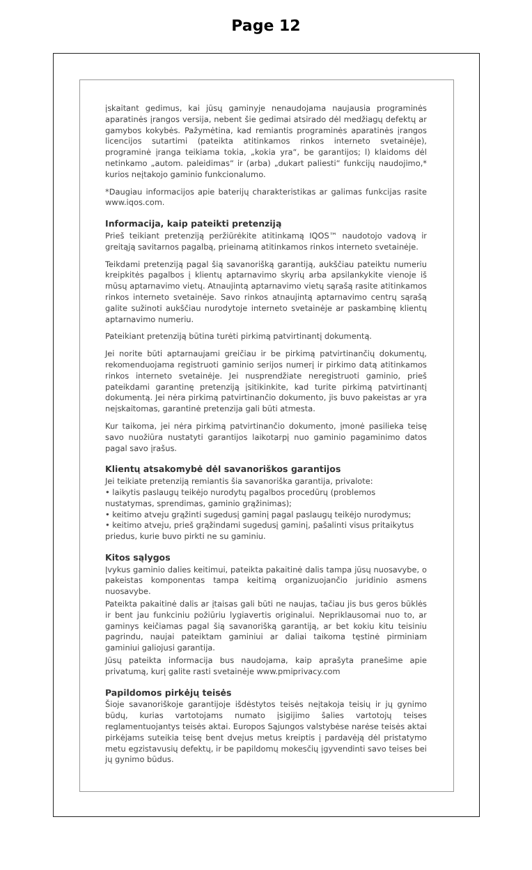Page 12
įskaitant gedimus, kai jūsų gaminyje nenaudojama naujausia programinės aparatinės įrangos versija, nebent šie gedimai atsirado dėl medžiagų defektų ar gamybos kokybės. Pažymėtina, kad remiantis programinės aparatinės įrangos licencijos sutartimi (pateikta atitinkamos rinkos interneto svetainėje), programinė įranga teikiama tokia, „kokia yra“, be garantijos; l) klaidoms dėl netinkamo „autom. paleidimas“ ir (arba) „dukart paliesti“ funkcijų naudojimo,* kurios neįtakojo gaminio funkcionalumo.
*Daugiau informacijos apie baterijų charakteristikas ar galimas funkcijas rasite www.iqos.com.
Informacija, kaip pateikti pretenziją
Prieš teikiant pretenziją peržiūrėkite atitinkamą IQOS™ naudotojo vadovą ir greitąją savitarnos pagalbą, prieinamą atitinkamos rinkos interneto svetainėje.
Teikdami pretenziją pagal šią savanorišką garantiją, aukščiau pateiktu numeriu kreipkitės pagalbos į klientų aptarnavimo skyrių arba apsilankykite vienoje iš mūsų aptarnavimo vietų. Atnaujintą aptarnavimo vietų sąrašą rasite atitinkamos rinkos interneto svetainėje. Savo rinkos atnaujintą aptarnavimo centrų sąrašą galite sužinoti aukščiau nurodytoje interneto svetainėje ar paskambinę klientų aptarnavimo numeriu.
Pateikiant pretenziją būtina turėti pirkimą patvirtinantį dokumentą.
Jei norite būti aptarnaujami greičiau ir be pirkimą patvirtinančių dokumentų, rekomenduojama registruoti gaminio serijos numerį ir pirkimo datą atitinkamos rinkos interneto svetainėje. Jei nusprendžiate neregistruoti gaminio, prieš pateikdami garantinę pretenziją įsitikinkite, kad turite pirkimą patvirtinantį dokumentą. Jei nėra pirkimą patvirtinančio dokumento, jis buvo pakeistas ar yra neįskaitomas, garantinė pretenzija gali būti atmesta.
Kur taikoma, jei nėra pirkimą patvirtinančio dokumento, įmonė pasilieka teisę savo nuožiūra nustatyti garantijos laikotarpį nuo gaminio pagaminimo datos pagal savo įrašus.
Klientų atsakomybė dėl savanoriškos garantijos
Jei teikiate pretenziją remiantis šia savanoriška garantija, privalote:
• laikytis paslaugų teikėjo nurodytų pagalbos procedūrų (problemos nustatymas, sprendimas, gaminio grąžinimas);
• keitimo atveju grąžinti sugedusį gaminį pagal paslaugų teikėjo nurodymus;
• keitimo atveju, prieš grąžindami sugedusį gaminį, pašalinti visus pritaikytus priedus, kurie buvo pirkti ne su gaminiu.
Kitos sąlygos
Įvykus gaminio dalies keitimui, pateikta pakaitinė dalis tampa jūsų nuosavybe, o pakeistas komponentas tampa keitimą organizuojančio juridinio asmens nuosavybe.
Pateikta pakaitinė dalis ar įtaisas gali būti ne naujas, tačiau jis bus geros būklės ir bent jau funkciniu požiūriu lygiavertis originalui. Nepriklausomai nuo to, ar gaminys keičiamas pagal šią savanorišką garantiją, ar bet kokiu kitu teisiniu pagrindu, naujai pateiktam gaminiui ar daliai taikoma tęstinė pirminiam gaminiui galiojusi garantija.
Jūsų pateikta informacija bus naudojama, kaip aprašyta pranešime apie privatumą, kurį galite rasti svetainėje www.pmiprivacy.com
Papildomos pirkėjų teisės
Šioje savanoriškoje garantijoje išdėstytos teisės neįtakoja teisių ir jų gynimo būdų, kurias vartotojams numato įsigijimo šalies vartotojų teises reglamentuojantys teisės aktai. Europos Sąjungos valstybėse narėse teisės aktai pirkėjams suteikia teisę bent dvejus metus kreiptis į pardavėją dėl pristatymo metu egzistavusių defektų, ir be papildomų mokesčių įgyvendinti savo teises bei jų gynimo būdus.